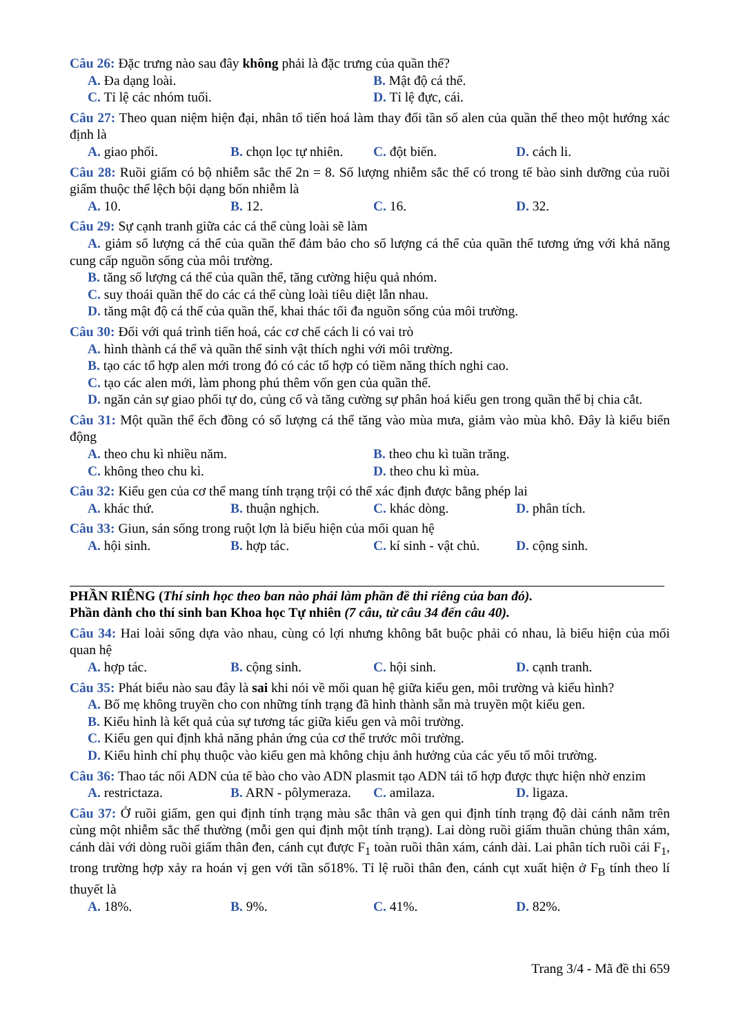Câu 26: Đặc trưng nào sau đây không phải là đặc trưng của quần thể?
A. Đa dạng loài. B. Mật độ cá thể.
C. Tỉ lệ các nhóm tuổi. D. Tỉ lệ đực, cái.
Câu 27: Theo quan niệm hiện đại, nhân tố tiến hoá làm thay đổi tần số alen của quần thể theo một hướng xác định là
A. giao phối. B. chọn lọc tự nhiên. C. đột biến. D. cách li.
Câu 28: Ruồi giấm có bộ nhiễm sắc thể 2n = 8. Số lượng nhiễm sắc thể có trong tế bào sinh dưỡng của ruồi giấm thuộc thể lệch bội dạng bốn nhiễm là
A. 10. B. 12. C. 16. D. 32.
Câu 29: Sự cạnh tranh giữa các cá thể cùng loài sẽ làm
A. giảm số lượng cá thể của quần thể đảm bảo cho số lượng cá thể của quần thể tương ứng với khả năng cung cấp nguồn sống của môi trường.
B. tăng số lượng cá thể của quần thể, tăng cường hiệu quả nhóm.
C. suy thoái quần thể do các cá thể cùng loài tiêu diệt lẫn nhau.
D. tăng mật độ cá thể của quần thể, khai thác tối đa nguồn sống của môi trường.
Câu 30: Đối với quá trình tiến hoá, các cơ chế cách li có vai trò
A. hình thành cá thể và quần thể sinh vật thích nghi với môi trường.
B. tạo các tổ hợp alen mới trong đó có các tổ hợp có tiềm năng thích nghi cao.
C. tạo các alen mới, làm phong phú thêm vốn gen của quần thể.
D. ngăn cản sự giao phối tự do, củng cố và tăng cường sự phân hoá kiểu gen trong quần thể bị chia cắt.
Câu 31: Một quần thể ếch đồng có số lượng cá thể tăng vào mùa mưa, giảm vào mùa khô. Đây là kiểu biến động
A. theo chu kì nhiều năm. B. theo chu kì tuần trăng.
C. không theo chu kì. D. theo chu kì mùa.
Câu 32: Kiểu gen của cơ thể mang tính trạng trội có thể xác định được bằng phép lai
A. khác thứ. B. thuận nghịch. C. khác dòng. D. phân tích.
Câu 33: Giun, sán sống trong ruột lợn là biểu hiện của mối quan hệ
A. hội sinh. B. hợp tác. C. kí sinh - vật chủ. D. cộng sinh.
PHẦN RIÊNG (Thí sinh học theo ban nào phải làm phần đề thi riêng của ban đó).
Phần dành cho thí sinh ban Khoa học Tự nhiên (7 câu, từ câu 34 đến câu 40).
Câu 34: Hai loài sống dựa vào nhau, cùng có lợi nhưng không bắt buộc phải có nhau, là biểu hiện của mối quan hệ
A. hợp tác. B. cộng sinh. C. hội sinh. D. cạnh tranh.
Câu 35: Phát biểu nào sau đây là sai khi nói về mối quan hệ giữa kiểu gen, môi trường và kiểu hình?
A. Bố mẹ không truyền cho con những tính trạng đã hình thành sẵn mà truyền một kiểu gen.
B. Kiểu hình là kết quả của sự tương tác giữa kiểu gen và môi trường.
C. Kiểu gen qui định khả năng phản ứng của cơ thể trước môi trường.
D. Kiểu hình chỉ phụ thuộc vào kiểu gen mà không chịu ảnh hưởng của các yếu tố môi trường.
Câu 36: Thao tác nối ADN của tế bào cho vào ADN plasmit tạo ADN tái tổ hợp được thực hiện nhờ enzim
A. restrictaza. B. ARN - pôlymeraza. C. amilaza. D. ligaza.
Câu 37: Ở ruồi giấm, gen qui định tính trạng màu sắc thân và gen qui định tính trạng độ dài cánh nằm trên cùng một nhiễm sắc thể thường (mỗi gen qui định một tính trạng). Lai dòng ruồi giấm thuần chủng thân xám, cánh dài với dòng ruồi giấm thân đen, cánh cụt được F<sub>1</sub> toàn ruồi thân xám, cánh dài. Lai phân tích ruồi cái F<sub>1</sub>, trong trường hợp xảy ra hoán vị gen với tần số18%. Tỉ lệ ruồi thân đen, cánh cụt xuất hiện ở F<sub>B</sub> tính theo lí thuyết là
A. 18%. B. 9%. C. 41%. D. 82%.
Trang 3/4 - Mã đề thi 659